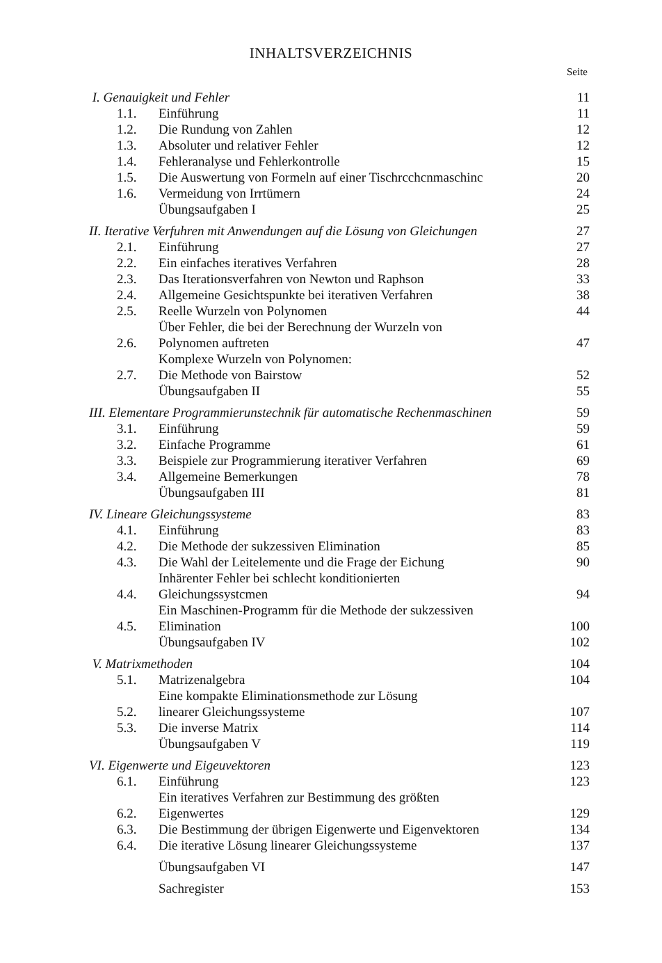INHALTSVERZEICHNIS
Seite
| I. Genauigkeit und Fehler | | 11 |
| 1.1. | Einführung | 11 |
| 1.2. | Die Rundung von Zahlen | 12 |
| 1.3. | Absoluter und relativer Fehler | 12 |
| 1.4. | Fehleranalyse und Fehlerkontrolle | 15 |
| 1.5. | Die Auswertung von Formeln auf einer Tischrcchcnmaschinc | 20 |
| 1.6. | Vermeidung von Irrtümern | 24 |
| | Übungsaufgaben I | 25 |
| II. Iterative Verfuhren mit Anwendungen auf die Lösung von Gleichungen | | 27 |
| 2.1. | Einführung | 27 |
| 2.2. | Ein einfaches iteratives Verfahren | 28 |
| 2.3. | Das Iterationsverfahren von Newton und Raphson | 33 |
| 2.4. | Allgemeine Gesichtspunkte bei iterativen Verfahren | 38 |
| 2.5. | Reelle Wurzeln von Polynomen | 44 |
| 2.6. | Über Fehler, die bei der Berechnung der Wurzeln von Polynomen auftreten | 47 |
| 2.7. | Komplexe Wurzeln von Polynomen: Die Methode von Bairstow | 52 |
| | Übungsaufgaben II | 55 |
| III. Elementare Programmierunstechnik für automatische Rechenmaschinen | | 59 |
| 3.1. | Einführung | 59 |
| 3.2. | Einfache Programme | 61 |
| 3.3. | Beispiele zur Programmierung iterativer Verfahren | 69 |
| 3.4. | Allgemeine Bemerkungen | 78 |
| | Übungsaufgaben III | 81 |
| IV. Lineare Gleichungssysteme | | 83 |
| 4.1. | Einführung | 83 |
| 4.2. | Die Methode der sukzessiven Elimination | 85 |
| 4.3. | Die Wahl der Leitelemente und die Frage der Eichung | 90 |
| 4.4. | Inhärenter Fehler bei schlecht konditionierten Gleichungssystcmen | 94 |
| 4.5. | Ein Maschinen-Programm für die Methode der sukzessiven Elimination | 100 |
| | Übungsaufgaben IV | 102 |
| V. Matrixmethoden | | 104 |
| 5.1. | Matrizenalgebra | 104 |
| 5.2. | Eine kompakte Eliminationsmethode zur Lösung linearer Gleichungssysteme | 107 |
| 5.3. | Die inverse Matrix | 114 |
| | Übungsaufgaben V | 119 |
| VI. Eigenwerte und Eigeuvektoren | | 123 |
| 6.1. | Einführung | 123 |
| 6.2. | Ein iteratives Verfahren zur Bestimmung des größten Eigenwertes | 129 |
| 6.3. | Die Bestimmung der übrigen Eigenwerte und Eigenvektoren | 134 |
| 6.4. | Die iterative Lösung linearer Gleichungssysteme | 137 |
| | Übungsaufgaben VI | 147 |
| | Sachregister | 153 |